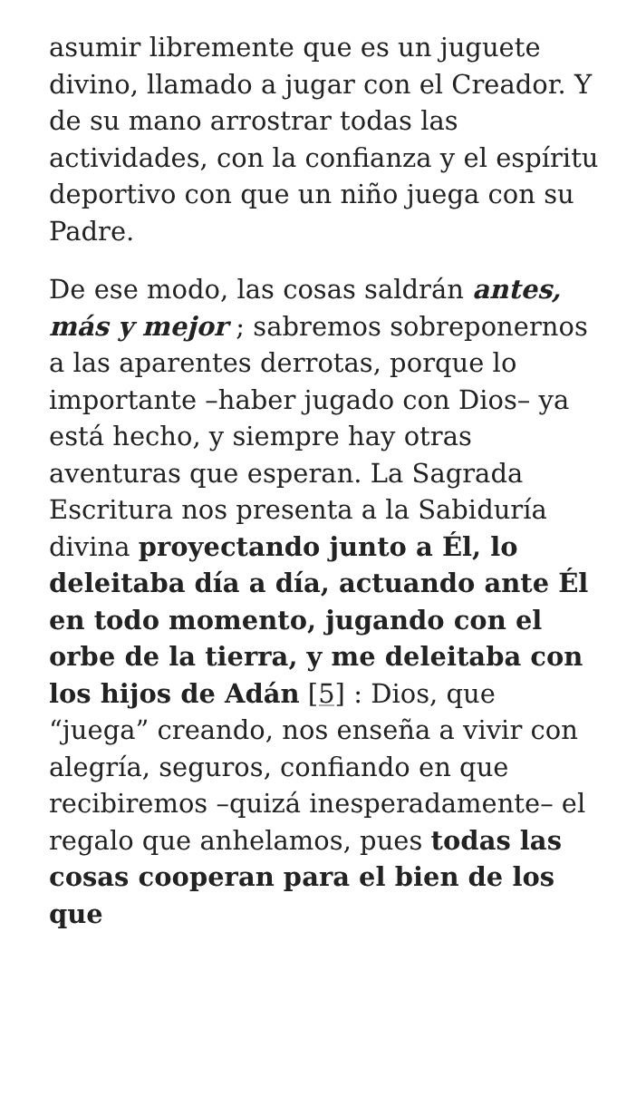asumir libremente que es un juguete divino, llamado a jugar con el Creador. Y de su mano arrostrar todas las actividades, con la confianza y el espíritu deportivo con que un niño juega con su Padre.
De ese modo, las cosas saldrán antes, más y mejor ; sabremos sobreponernos a las aparentes derrotas, porque lo importante –haber jugado con Dios– ya está hecho, y siempre hay otras aventuras que esperan. La Sagrada Escritura nos presenta a la Sabiduría divina proyectando junto a Él, lo deleitaba día a día, actuando ante Él en todo momento, jugando con el orbe de la tierra, y me deleitaba con los hijos de Adán [5] : Dios, que “juega” creando, nos enseña a vivir con alegría, seguros, confiando en que recibiremos –quizá inesperadamente– el regalo que anhelamos, pues todas las cosas cooperan para el bien de los que